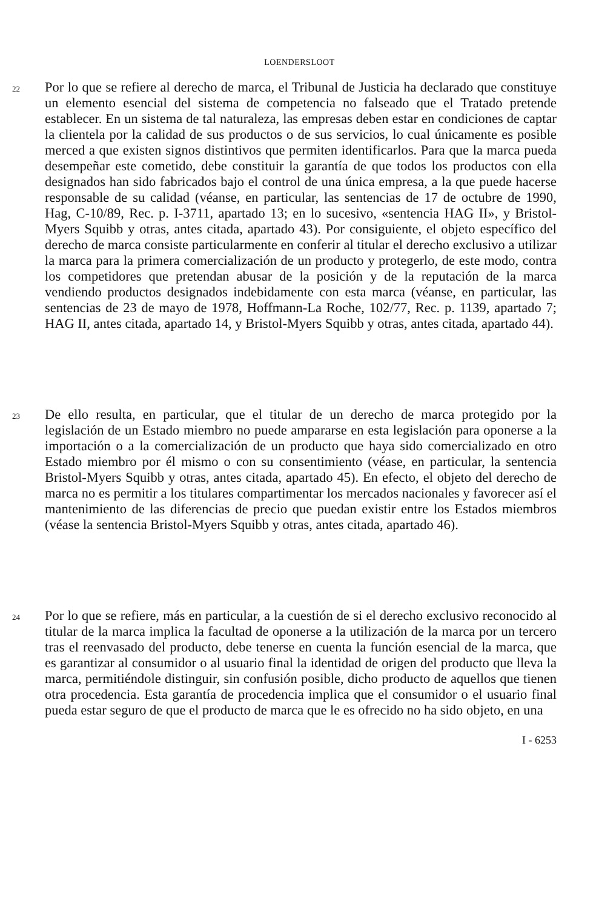LOENDERSLOOT
22
Por lo que se refiere al derecho de marca, el Tribunal de Justicia ha declarado que constituye un elemento esencial del sistema de competencia no falseado que el Tratado pretende establecer. En un sistema de tal naturaleza, las empresas deben estar en condiciones de captar la clientela por la calidad de sus productos o de sus servicios, lo cual únicamente es posible merced a que existen signos distintivos que permiten identificarlos. Para que la marca pueda desempeñar este cometido, debe constituir la garantía de que todos los productos con ella designados han sido fabricados bajo el control de una única empresa, a la que puede hacerse responsable de su calidad (véanse, en particular, las sentencias de 17 de octubre de 1990, Hag, C-10/89, Rec. p. I-3711, apartado 13; en lo sucesivo, «sentencia HAG II», y Bristol-Myers Squibb y otras, antes citada, apartado 43). Por consiguiente, el objeto específico del derecho de marca consiste particularmente en conferir al titular el derecho exclusivo a utilizar la marca para la primera comercialización de un producto y protegerlo, de este modo, contra los competidores que pretendan abusar de la posición y de la reputación de la marca vendiendo productos designados indebidamente con esta marca (véanse, en particular, las sentencias de 23 de mayo de 1978, Hoffmann-La Roche, 102/77, Rec. p. 1139, apartado 7; HAG II, antes citada, apartado 14, y Bristol-Myers Squibb y otras, antes citada, apartado 44).
23
De ello resulta, en particular, que el titular de un derecho de marca protegido por la legislación de un Estado miembro no puede ampararse en esta legislación para oponerse a la importación o a la comercialización de un producto que haya sido comercializado en otro Estado miembro por él mismo o con su consentimiento (véase, en particular, la sentencia Bristol-Myers Squibb y otras, antes citada, apartado 45). En efecto, el objeto del derecho de marca no es permitir a los titulares compartimentar los mercados nacionales y favorecer así el mantenimiento de las diferencias de precio que puedan existir entre los Estados miembros (véase la sentencia Bristol-Myers Squibb y otras, antes citada, apartado 46).
24
Por lo que se refiere, más en particular, a la cuestión de si el derecho exclusivo reconocido al titular de la marca implica la facultad de oponerse a la utilización de la marca por un tercero tras el reenvasado del producto, debe tenerse en cuenta la función esencial de la marca, que es garantizar al consumidor o al usuario final la identidad de origen del producto que lleva la marca, permitiéndole distinguir, sin confusión posible, dicho producto de aquellos que tienen otra procedencia. Esta garantía de procedencia implica que el consumidor o el usuario final pueda estar seguro de que el producto de marca que le es ofrecido no ha sido objeto, en una
I - 6253